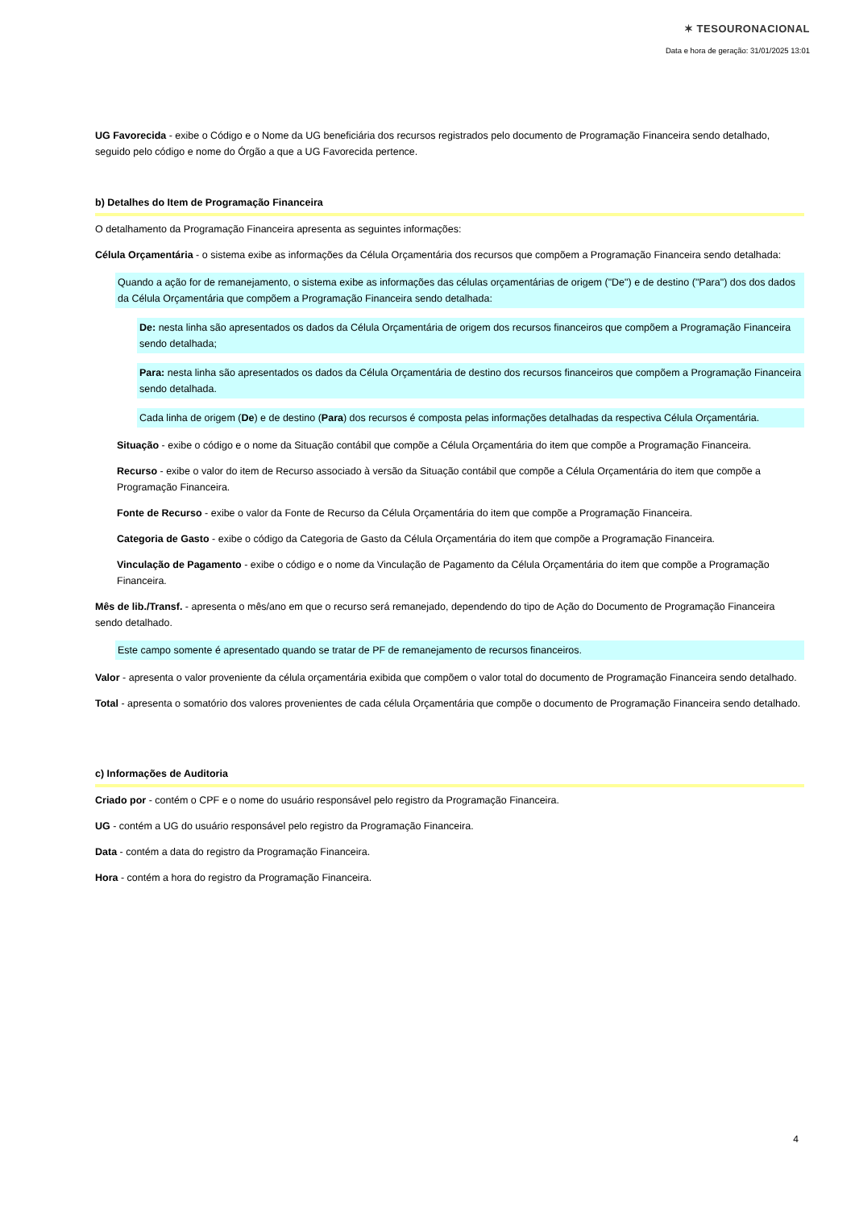✶ TESOURONACIONAL
Data e hora de geração: 31/01/2025 13:01
UG Favorecida - exibe o Código e o Nome da UG beneficiária dos recursos registrados pelo documento de Programação Financeira sendo detalhado, seguido pelo código e nome do Órgão a que a UG Favorecida pertence.
b) Detalhes do Item de Programação Financeira
O detalhamento da Programação Financeira apresenta as seguintes informações:
Célula Orçamentária - o sistema exibe as informações da Célula Orçamentária dos recursos que compõem a Programação Financeira sendo detalhada:
Quando a ação for de remanejamento, o sistema exibe as informações das células orçamentárias de origem ("De") e de destino ("Para") dos dos dados da Célula Orçamentária que compõem a Programação Financeira sendo detalhada:
De: nesta linha são apresentados os dados da Célula Orçamentária de origem dos recursos financeiros que compõem a Programação Financeira sendo detalhada;
Para: nesta linha são apresentados os dados da Célula Orçamentária de destino dos recursos financeiros que compõem a Programação Financeira sendo detalhada.
Cada linha de origem (De) e de destino (Para) dos recursos é composta pelas informações detalhadas da respectiva Célula Orçamentária.
Situação - exibe o código e o nome da Situação contábil que compõe a Célula Orçamentária do item que compõe a Programação Financeira.
Recurso - exibe o valor do item de Recurso associado à versão da Situação contábil que compõe a Célula Orçamentária do item que compõe a Programação Financeira.
Fonte de Recurso - exibe o valor da Fonte de Recurso da Célula Orçamentária do item que compõe a Programação Financeira.
Categoria de Gasto - exibe o código da Categoria de Gasto da Célula Orçamentária do item que compõe a Programação Financeira.
Vinculação de Pagamento - exibe o código e o nome da Vinculação de Pagamento da Célula Orçamentária do item que compõe a Programação Financeira.
Mês de lib./Transf. - apresenta o mês/ano em que o recurso será remanejado, dependendo do tipo de Ação do Documento de Programação Financeira sendo detalhado.
Este campo somente é apresentado quando se tratar de PF de remanejamento de recursos financeiros.
Valor - apresenta o valor proveniente da célula orçamentária exibida que compõem o valor total do documento de Programação Financeira sendo detalhado.
Total - apresenta o somatório dos valores provenientes de cada célula Orçamentária que compõe o documento de Programação Financeira sendo detalhado.
c) Informações de Auditoria
Criado por - contém o CPF e o nome do usuário responsável pelo registro da Programação Financeira.
UG - contém a UG do usuário responsável pelo registro da Programação Financeira.
Data - contém a data do registro da Programação Financeira.
Hora - contém a hora do registro da Programação Financeira.
4